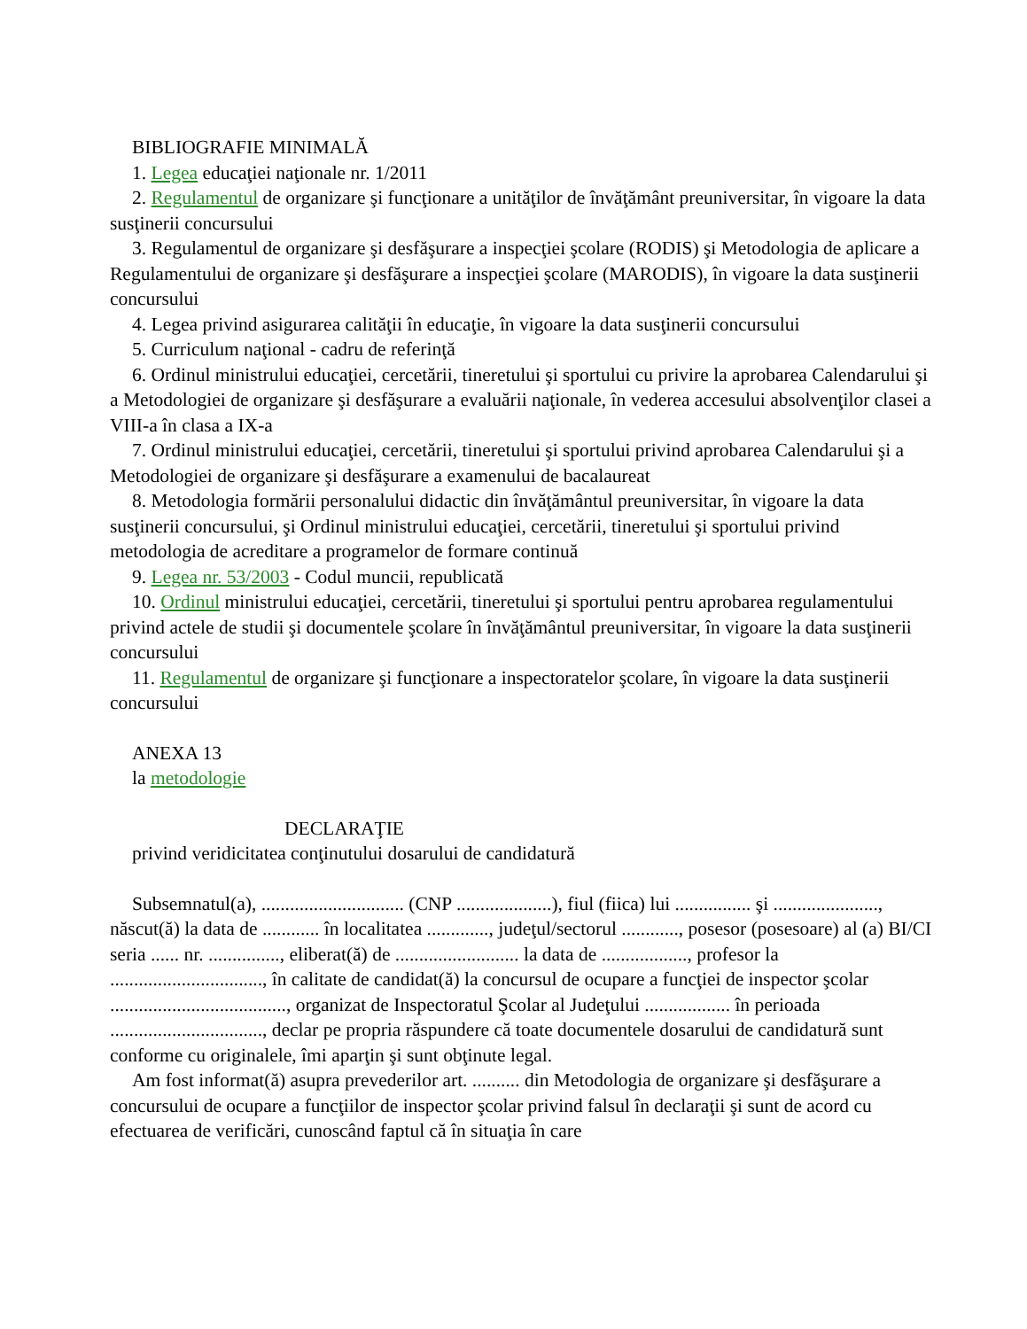BIBLIOGRAFIE MINIMALĂ
1. Legea educaţiei naţionale nr. 1/2011
2. Regulamentul de organizare şi funcţionare a unităţilor de învăţământ preuniversitar, în vigoare la data susţinerii concursului
3. Regulamentul de organizare şi desfăşurare a inspecţiei şcolare (RODIS) şi Metodologia de aplicare a Regulamentului de organizare şi desfăşurare a inspecţiei şcolare (MARODIS), în vigoare la data susţinerii concursului
4. Legea privind asigurarea calităţii în educaţie, în vigoare la data susţinerii concursului
5. Curriculum naţional - cadru de referinţă
6. Ordinul ministrului educaţiei, cercetării, tineretului şi sportului cu privire la aprobarea Calendarului şi a Metodologiei de organizare şi desfăşurare a evaluării naţionale, în vederea accesului absolvenţilor clasei a VIII-a în clasa a IX-a
7. Ordinul ministrului educaţiei, cercetării, tineretului şi sportului privind aprobarea Calendarului şi a Metodologiei de organizare şi desfăşurare a examenului de bacalaureat
8. Metodologia formării personalului didactic din învăţământul preuniversitar, în vigoare la data susţinerii concursului, şi Ordinul ministrului educaţiei, cercetării, tineretului şi sportului privind metodologia de acreditare a programelor de formare continuă
9. Legea nr. 53/2003 - Codul muncii, republicată
10. Ordinul ministrului educaţiei, cercetării, tineretului şi sportului pentru aprobarea regulamentului privind actele de studii şi documentele şcolare în învăţământul preuniversitar, în vigoare la data susţinerii concursului
11. Regulamentul de organizare şi funcţionare a inspectoratelor şcolare, în vigoare la data susţinerii concursului
ANEXA 13
la metodologie
DECLARAŢIE
privind veridicitatea conţinutului dosarului de candidatură
Subsemnatul(a), .............................. (CNP ....................), fiul (fiica) lui ................ şi ......................, născut(ă) la data de ............ în localitatea ............., judeţul/sectorul ............, posesor (posesoare) al (a) BI/CI seria ...... nr. ..............., eliberat(ă) de .......................... la data de .................., profesor la ................................, în calitate de candidat(ă) la concursul de ocupare a funcţiei de inspector şcolar ....................................., organizat de Inspectoratul Şcolar al Judeţului .................. în perioada ................................, declar pe propria răspundere că toate documentele dosarului de candidatură sunt conforme cu originalele, îmi aparţin şi sunt obţinute legal.
Am fost informat(ă) asupra prevederilor art. .......... din Metodologia de organizare şi desfăşurare a concursului de ocupare a funcţiilor de inspector şcolar privind falsul în declaraţii şi sunt de acord cu efectuarea de verificări, cunoscând faptul că în situaţia în care